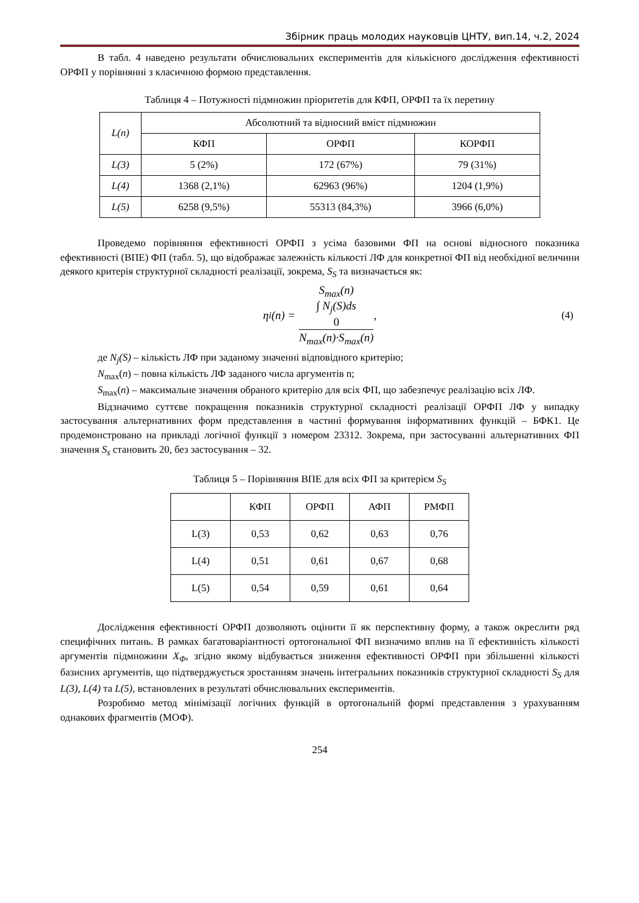Збірник праць молодих науковців ЦНТУ, вип.14, ч.2, 2024
В табл. 4 наведено результати обчислювальних експериментів для кількісного дослідження ефективності ОРФП у порівнянні з класичною формою представлення.
Таблиця 4 – Потужності підмножин пріоритетів для КФП, ОРФП та їх перетину
| L(n) | Абсолютний та відносний вміст підмножин | | |
| --- | --- | --- | --- |
| | КФП | ОРФП | КОРФП |
| L(3) | 5 (2%) | 172 (67%) | 79 (31%) |
| L(4) | 1368 (2,1%) | 62963 (96%) | 1204 (1,9%) |
| L(5) | 6258 (9,5%) | 55313 (84,3%) | 3966 (6,0%) |
Проведемо порівняння ефективності ОРФП з усіма базовими ФП на основі відносного показника ефективності (ВПЕ) ФП (табл. 5), що відображає залежність кількості ЛФ для конкретної ФП від необхідної величини деякого критерія структурної складності реалізації, зокрема, S<sub>S</sub> та визначається як:
η<sub>i</sub>(n) =
S<sub>max</sub>(n)
∫ N<sub>j</sub>(S)ds
0
N<sub>max</sub>(n)·S<sub>max</sub>(n)
, (4)
де N<sub>j</sub>(S) – кількість ЛФ при заданому значенні відповідного критерію;
N<sub>max</sub>(n) – повна кількість ЛФ заданого числа аргументів n;
S<sub>max</sub>(n) – максимальне значення обраного критерію для всіх ФП, що забезпечує реалізацію всіх ЛФ.
Відзначимо суттєве покращення показників структурної складності реалізації ОРФП ЛФ у випадку застосування альтернативних форм представлення в частині формування інформативних функцій – БФК1. Це продемонстровано на прикладі логічної функції з номером 23312. Зокрема, при застосуванні альтернативних ФП значення S<sub>s</sub> становить 20, без застосування – 32.
Таблиця 5 – Порівняння ВПЕ для всіх ФП за критерієм S<sub>S</sub>
| | КФП | ОРФП | АФП | РМФП |
| --- | --- | --- | --- | --- |
| L(3) | 0,53 | 0,62 | 0,63 | 0,76 |
| L(4) | 0,51 | 0,61 | 0,67 | 0,68 |
| L(5) | 0,54 | 0,59 | 0,61 | 0,64 |
Дослідження ефективності ОРФП дозволяють оцінити її як перспективну форму, а також окреслити ряд специфічних питань. В рамках багатоваріантності ортогональної ФП визначимо вплив на її ефективність кількості аргументів підмножини X<sub>Φ</sub>, згідно якому відбувається зниження ефективності ОРФП при збільшенні кількості базисних аргументів, що підтверджується зростанням значень інтегральних показників структурної складності S<sub>S</sub> для L(3), L(4) та L(5), встановлених в результаті обчислювальних експериментів.
Розробимо метод мінімізації логічних функцій в ортогональній формі представлення з урахуванням однакових фрагментів (МОФ).
254